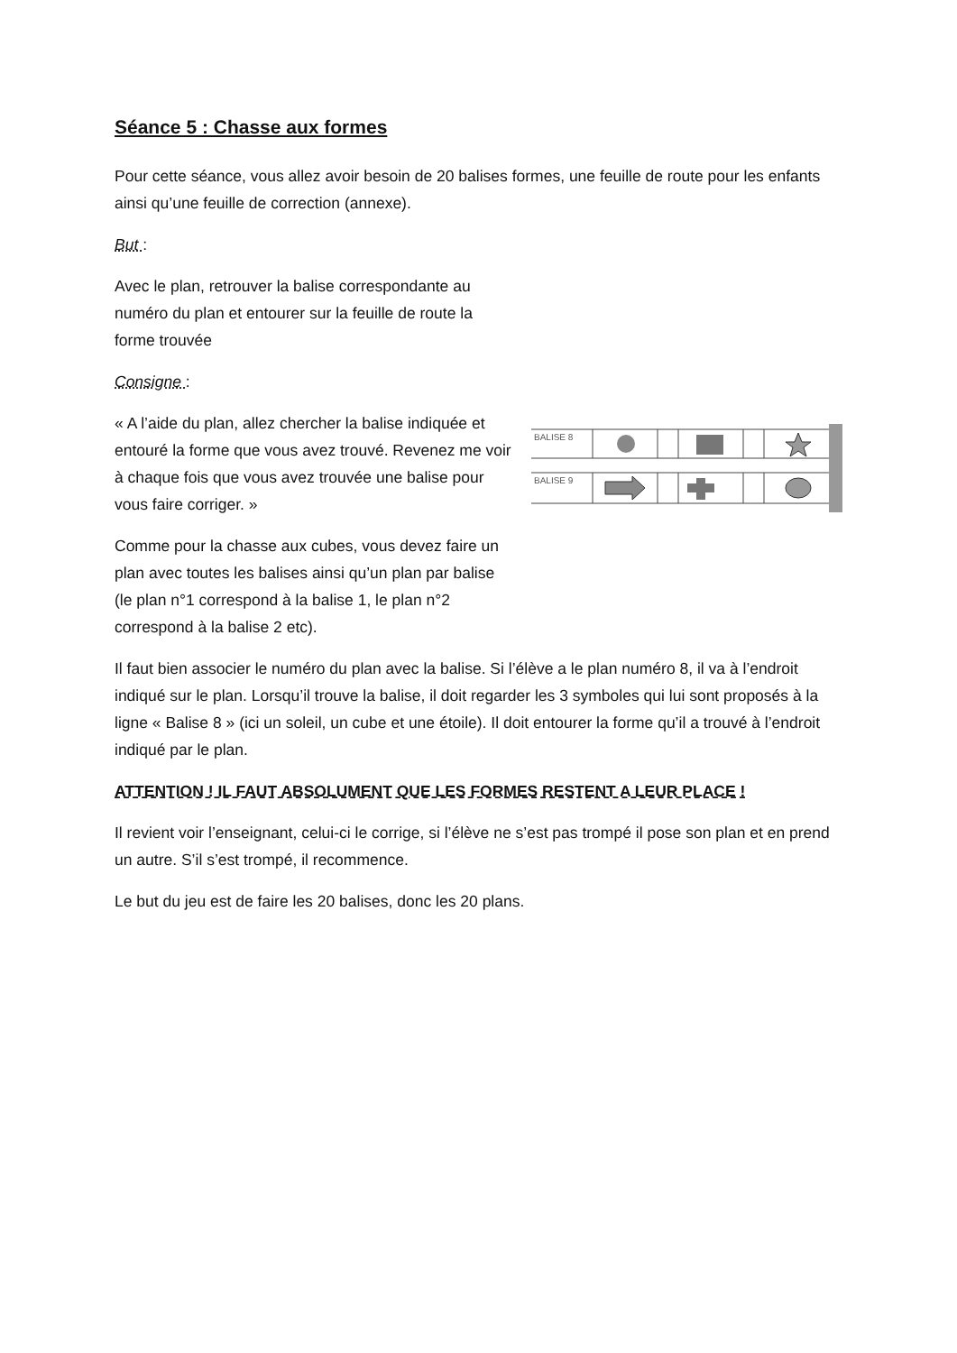Séance 5 : Chasse aux formes
Pour cette séance, vous allez avoir besoin de 20 balises formes, une feuille de route pour les enfants ainsi qu’une feuille de correction (annexe).
But :
Avec le plan, retrouver la balise correspondante au numéro du plan et entourer sur la feuille de route la forme trouvée
Consigne :
« A l’aide du plan, allez chercher la balise indiquée et entouré la forme que vous avez trouvé. Revenez me voir à chaque fois que vous avez trouvée une balise pour vous faire corriger. »
Comme pour la chasse aux cubes, vous devez faire un plan avec toutes les balises ainsi qu’un plan par balise (le plan n°1 correspond à la balise 1, le plan n°2 correspond à la balise 2 etc).
BALISE 8
BALISE 9
Il faut bien associer le numéro du plan avec la balise. Si l’élève a le plan numéro 8, il va à l’endroit indiqué sur le plan. Lorsqu’il trouve la balise, il doit regarder les 3 symboles qui lui sont proposés à la ligne « Balise 8 » (ici un soleil, un cube et une étoile). Il doit entourer la forme qu’il a trouvé à l’endroit indiqué par le plan.
ATTENTION ! IL FAUT ABSOLUMENT QUE LES FORMES RESTENT A LEUR PLACE !
Il revient voir l’enseignant, celui-ci le corrige, si l’élève ne s’est pas trompé il pose son plan et en prend un autre. S’il s’est trompé, il recommence.
Le but du jeu est de faire les 20 balises, donc les 20 plans.